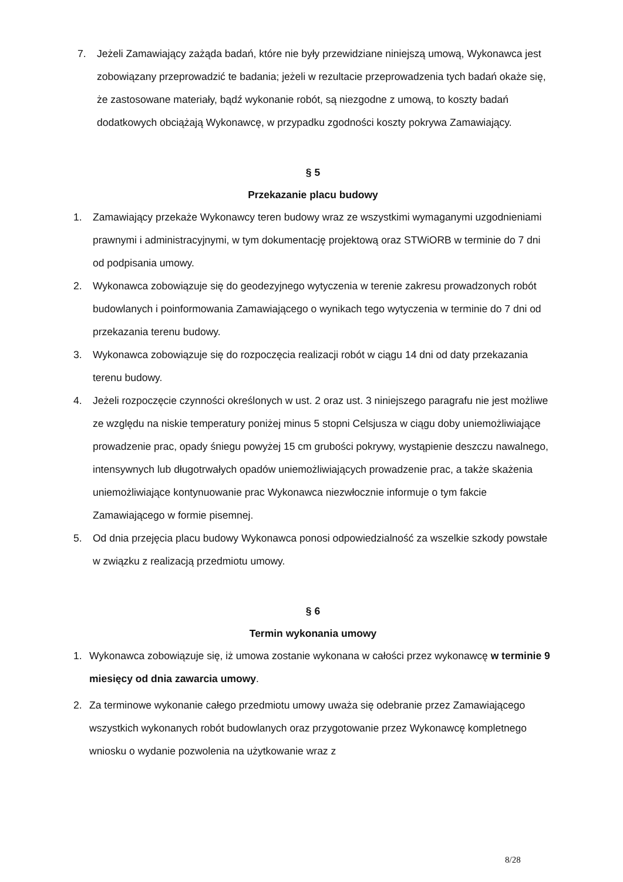7. Jeżeli Zamawiający zażąda badań, które nie były przewidziane niniejszą umową, Wykonawca jest zobowiązany przeprowadzić te badania; jeżeli w rezultacie przeprowadzenia tych badań okaże się, że zastosowane materiały, bądź wykonanie robót, są niezgodne z umową, to koszty badań dodatkowych obciążają Wykonawcę, w przypadku zgodności koszty pokrywa Zamawiający.
§ 5
Przekazanie placu budowy
1. Zamawiający przekaże Wykonawcy teren budowy wraz ze wszystkimi wymaganymi uzgodnieniami prawnymi i administracyjnymi, w tym dokumentację projektową oraz STWiORB w terminie do 7 dni od podpisania umowy.
2. Wykonawca zobowiązuje się do geodezyjnego wytyczenia w terenie zakresu prowadzonych robót budowlanych i poinformowania Zamawiającego o wynikach tego wytyczenia w terminie do 7 dni od przekazania terenu budowy.
3. Wykonawca zobowiązuje się do rozpoczęcia realizacji robót w ciągu 14 dni od daty przekazania terenu budowy.
4. Jeżeli rozpoczęcie czynności określonych w ust. 2 oraz ust. 3 niniejszego paragrafu nie jest możliwe ze względu na niskie temperatury poniżej minus 5 stopni Celsjusza w ciągu doby uniemożliwiające prowadzenie prac, opady śniegu powyżej 15 cm grubości pokrywy, wystąpienie deszczu nawalnego, intensywnych lub długotrwałych opadów uniemożliwiających prowadzenie prac, a także skażenia uniemożliwiające kontynuowanie prac Wykonawca niezwłocznie informuje o tym fakcie Zamawiającego w formie pisemnej.
5. Od dnia przejęcia placu budowy Wykonawca ponosi odpowiedzialność za wszelkie szkody powstałe w związku z realizacją przedmiotu umowy.
§ 6
Termin wykonania umowy
1. Wykonawca zobowiązuje się, iż umowa zostanie wykonana w całości przez wykonawcę w terminie 9 miesięcy od dnia zawarcia umowy.
2. Za terminowe wykonanie całego przedmiotu umowy uważa się odebranie przez Zamawiającego wszystkich wykonanych robót budowlanych oraz przygotowanie przez Wykonawcę kompletnego wniosku o wydanie pozwolenia na użytkowanie wraz z
8/28